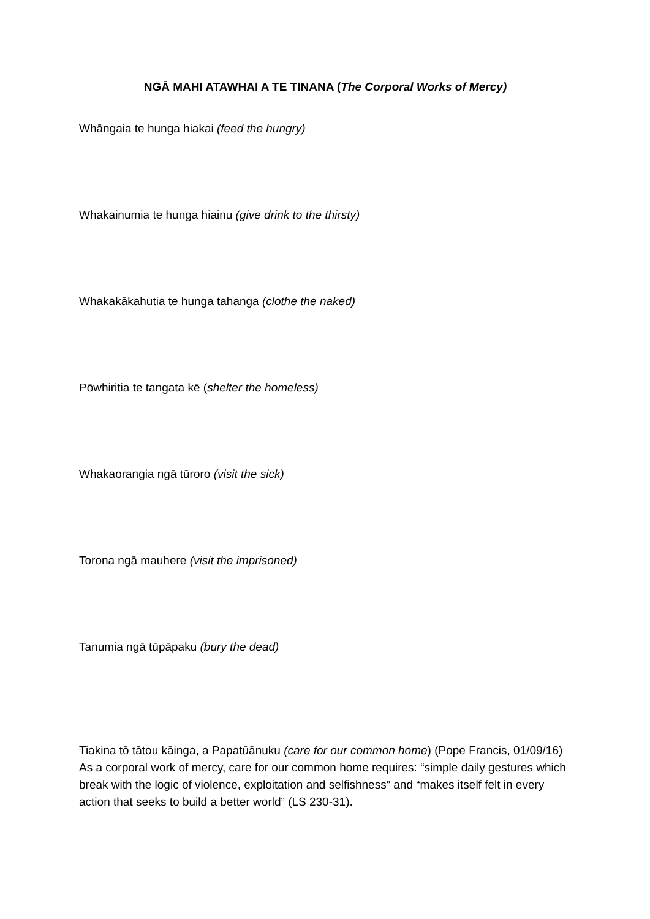NGĀ MAHI ATAWHAI A TE TINANA (The Corporal Works of Mercy)
Whāngaia te hunga hiakai (feed the hungry)
Whakainumia te hunga hiainu (give drink to the thirsty)
Whakakākahutia te hunga tahanga (clothe the naked)
Pōwhiritia te tangata kē (shelter the homeless)
Whakaorangia ngā tūroro (visit the sick)
Torona ngā mauhere (visit the imprisoned)
Tanumia ngā tūpāpaku (bury the dead)
Tiakina tō tātou kāinga, a Papatūānuku (care for our common home) (Pope Francis, 01/09/16) As a corporal work of mercy, care for our common home requires: “simple daily gestures which break with the logic of violence, exploitation and selfishness” and “makes itself felt in every action that seeks to build a better world” (LS 230-31).